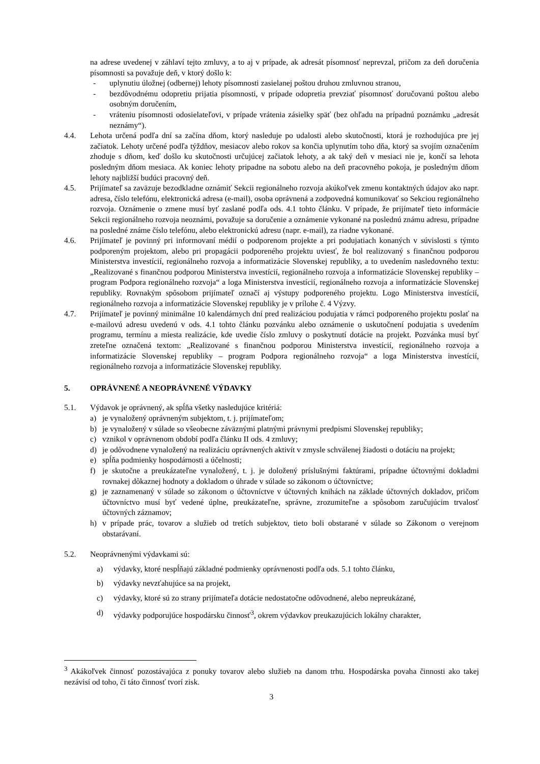na adrese uvedenej v záhlaví tejto zmluvy, a to aj v prípade, ak adresát písomnosť neprevzal, pričom za deň doručenia písomnosti sa považuje deň, v ktorý došlo k:
- uplynutiu úložnej (odbernej) lehoty písomnosti zasielanej poštou druhou zmluvnou stranou,
- bezdôvodnému odopretiu prijatia písomnosti, v prípade odopretia prevziať písomnosť doručovanú poštou alebo osobným doručením,
- vráteniu písomnosti odosielateľovi, v prípade vrátenia zásielky späť (bez ohľadu na prípadnú poznámku „adresát neznámy“).
4.4. Lehota určená podľa dní sa začína dňom, ktorý nasleduje po udalosti alebo skutočnosti, ktorá je rozhodujúca pre jej začiatok. Lehoty určené podľa týždňov, mesiacov alebo rokov sa končia uplynutím toho dňa, ktorý sa svojím označením zhoduje s dňom, keď došlo ku skutočnosti určujúcej začiatok lehoty, a ak taký deň v mesiaci nie je, končí sa lehota posledným dňom mesiaca. Ak koniec lehoty pripadne na sobotu alebo na deň pracovného pokoja, je posledným dňom lehoty najbližší budúci pracovný deň.
4.5. Prijímateľ sa zaväzuje bezodkladne oznámiť Sekcii regionálneho rozvoja akúkoľvek zmenu kontaktných údajov ako napr. adresa, číslo telefónu, elektronická adresa (e-mail), osoba oprávnená a zodpovedná komunikovať so Sekciou regionálneho rozvoja. Oznámenie o zmene musí byť zaslané podľa ods. 4.1 tohto článku. V prípade, že prijímateľ tieto informácie Sekcii regionálneho rozvoja neoznámi, považuje sa doručenie a oznámenie vykonané na poslednú známu adresu, prípadne na posledné známe číslo telefónu, alebo elektronickú adresu (napr. e-mail), za riadne vykonané.
4.6. Prijímateľ je povinný pri informovaní médií o podporenom projekte a pri podujatiach konaných v súvislosti s týmto podporeným projektom, alebo pri propagácii podporeného projektu uviesť, že bol realizovaný s finančnou podporou Ministerstva investícií, regionálneho rozvoja a informatizácie Slovenskej republiky, a to uvedením nasledovného textu: „Realizované s finančnou podporou Ministerstva investícií, regionálneho rozvoja a informatizácie Slovenskej republiky – program Podpora regionálneho rozvoja“ a loga Ministerstva investícií, regionálneho rozvoja a informatizácie Slovenskej republiky. Rovnakým spôsobom prijímateľ označí aj výstupy podporeného projektu. Logo Ministerstva investícií, regionálneho rozvoja a informatizácie Slovenskej republiky je v prílohe č. 4 Výzvy.
4.7. Prijímateľ je povinný minimálne 10 kalendárnych dní pred realizáciou podujatia v rámci podporeného projektu poslať na e-mailovú adresu uvedenú v ods. 4.1 tohto článku pozvánku alebo oznámenie o uskutočnení podujatia s uvedením programu, termínu a miesta realizácie, kde uvedie číslo zmluvy o poskytnutí dotácie na projekt. Pozvánka musí byť zreteľne označená textom: „Realizované s finančnou podporou Ministerstva investícií, regionálneho rozvoja a informatizácie Slovenskej republiky – program Podpora regionálneho rozvoja“ a loga Ministerstva investícií, regionálneho rozvoja a informatizácie Slovenskej republiky.
5. OPRÁVNENÉ A NEOPRÁVNENÉ VÝDAVKY
5.1. Výdavok je oprávnený, ak spĺňa všetky nasledujúce kritériá:
a) je vynaložený oprávneným subjektom, t. j. prijímateľom;
b) je vynaložený v súlade so všeobecne záväznými platnými právnymi predpismi Slovenskej republiky;
c) vznikol v oprávnenom období podľa článku II ods. 4 zmluvy;
d) je odôvodnene vynaložený na realizáciu oprávnených aktivít v zmysle schválenej žiadosti o dotáciu na projekt;
e) spĺňa podmienky hospodárnosti a účelnosti;
f) je skutočne a preukázateľne vynaložený, t. j. je doložený príslušnými faktúrami, prípadne účtovnými dokladmi rovnakej dôkaznej hodnoty a dokladom o úhrade v súlade so zákonom o účtovníctve;
g) je zaznamenaný v súlade so zákonom o účtovníctve v účtovných knihách na základe účtovných dokladov, pričom účtovníctvo musí byť vedené úplne, preukázateľne, správne, zrozumiteľne a spôsobom zaručujúcim trvalosť účtovných záznamov;
h) v prípade prác, tovarov a služieb od tretích subjektov, tieto boli obstarané v súlade so Zákonom o verejnom obstarávaní.
5.2. Neoprávnenými výdavkami sú:
a) výdavky, ktoré nespĺňajú základné podmienky oprávnenosti podľa ods. 5.1 tohto článku,
b) výdavky nevzťahujúce sa na projekt,
c) výdavky, ktoré sú zo strany prijímateľa dotácie nedostatočne odôvodnené, alebo nepreukázané,
d) výdavky podporujúce hospodársku činnosť<sup>3</sup>, okrem výdavkov preukazujúcich lokálny charakter,
<sup>3</sup> Akákoľvek činnosť pozostávajúca z ponuky tovarov alebo služieb na danom trhu. Hospodárska povaha činnosti ako takej nezávisí od toho, či táto činnosť tvorí zisk.
3